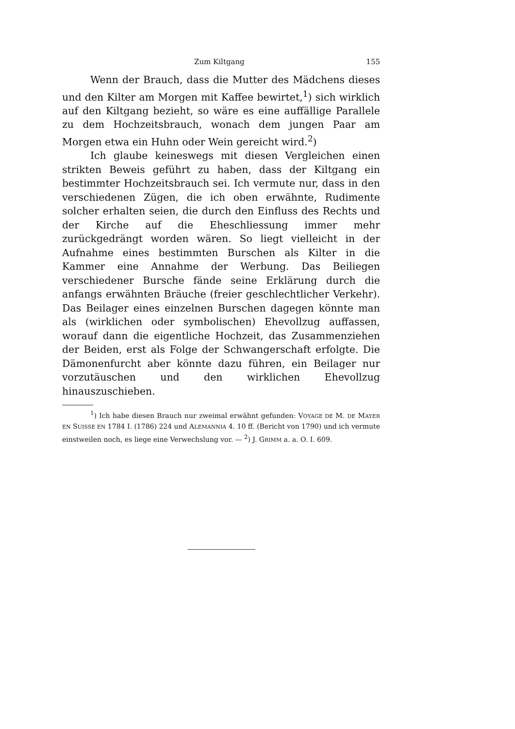Zum Kiltgang 155
Wenn der Brauch, dass die Mutter des Mädchens dieses und den Kilter am Morgen mit Kaffee bewirtet,<sup>1</sup>) sich wirklich auf den Kiltgang bezieht, so wäre es eine auffällige Parallele zu dem Hochzeitsbrauch, wonach dem jungen Paar am Morgen etwa ein Huhn oder Wein gereicht wird.<sup>2</sup>)
Ich glaube keineswegs mit diesen Vergleichen einen strikten Beweis geführt zu haben, dass der Kiltgang ein bestimmter Hochzeitsbrauch sei. Ich vermute nur, dass in den verschiedenen Zügen, die ich oben erwähnte, Rudimente solcher erhalten seien, die durch den Einfluss des Rechts und der Kirche auf die Eheschliessung immer mehr zurückgedrängt worden wären. So liegt vielleicht in der Aufnahme eines bestimmten Burschen als Kilter in die Kammer eine Annahme der Werbung. Das Beiliegen verschiedener Bursche fände seine Erklärung durch die anfangs erwähnten Bräuche (freier geschlechtlicher Verkehr). Das Beilager eines einzelnen Burschen dagegen könnte man als (wirklichen oder symbolischen) Ehevollzug auffassen, worauf dann die eigentliche Hochzeit, das Zusammenziehen der Beiden, erst als Folge der Schwangerschaft erfolgte. Die Dämonenfurcht aber könnte dazu führen, ein Beilager nur vorzutäuschen und den wirklichen Ehevollzug hinauszuschieben.
<sup>1</sup>) Ich habe diesen Brauch nur zweimal erwähnt gefunden: VOYAGE DE M. DE MAYER EN SUISSE EN 1784 I. (1786) 224 und ALEMANNIA 4. 10 ff. (Bericht von 1790) und ich vermute einstweilen noch, es liege eine Verwechslung vor. — <sup>2</sup>) J. GRIMM a. a. O. I. 609.